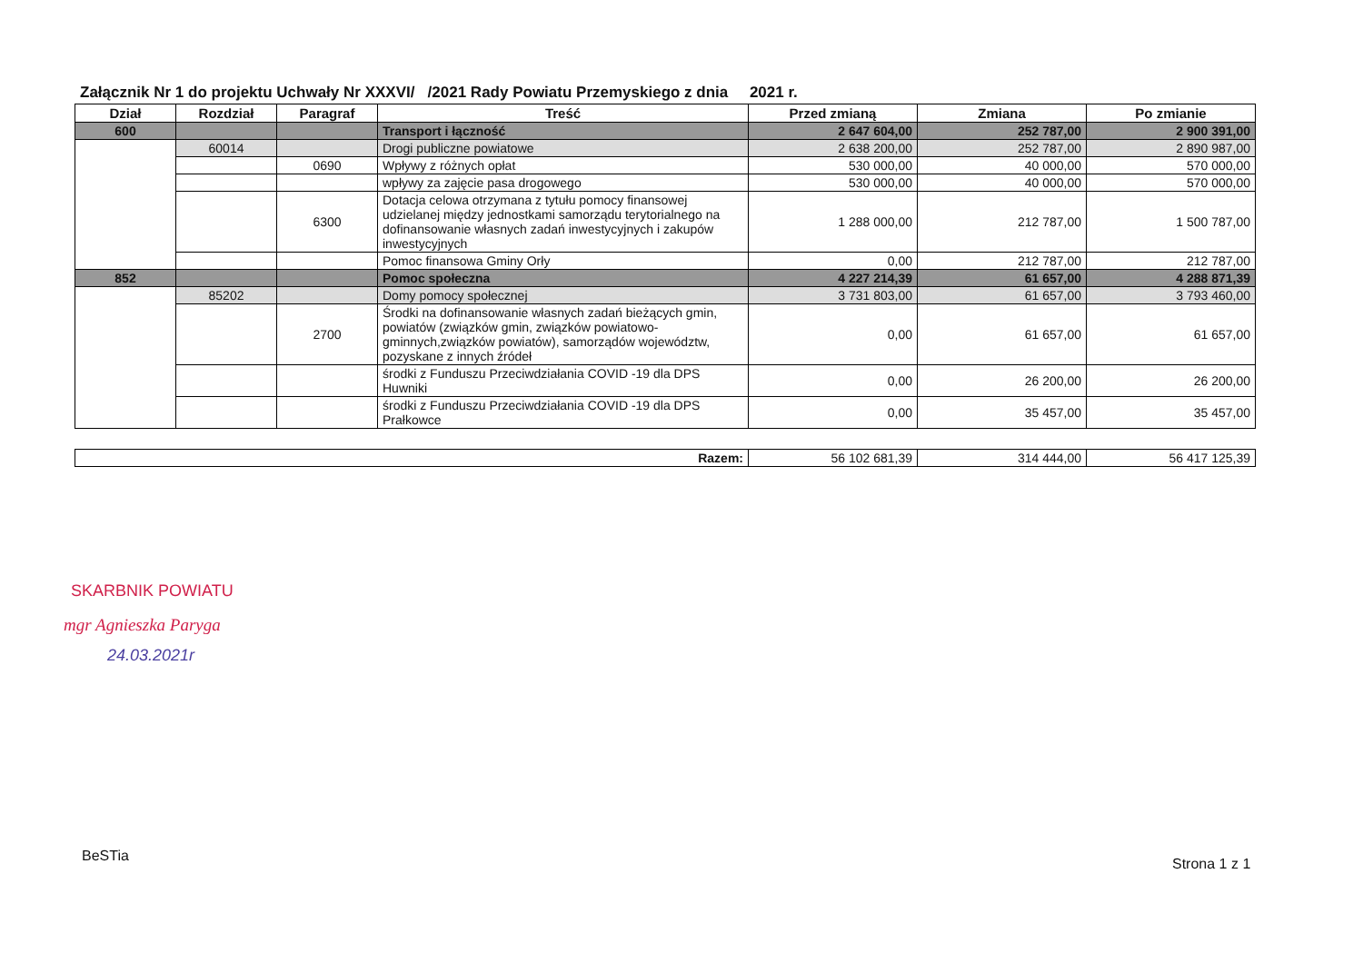Załącznik Nr 1 do projektu Uchwały Nr XXXVI/ /2021 Rady Powiatu Przemyskiego z dnia 2021 r.
| Dział | Rozdział | Paragraf | Treść | Przed zmianą | Zmiana | Po zmianie |
| --- | --- | --- | --- | --- | --- | --- |
| 600 | | | Transport i łączność | 2 647 604,00 | 252 787,00 | 2 900 391,00 |
| | 60014 | | Drogi publiczne powiatowe | 2 638 200,00 | 252 787,00 | 2 890 987,00 |
| | | 0690 | Wpływy z różnych opłat | 530 000,00 | 40 000,00 | 570 000,00 |
| | | | wpływy za zajęcie pasa drogowego | 530 000,00 | 40 000,00 | 570 000,00 |
| | | 6300 | Dotacja celowa otrzymana z tytułu pomocy finansowej udzielanej między jednostkami samorządu terytorialnego na dofinansowanie własnych zadań inwestycyjnych i zakupów inwestycyjnych | 1 288 000,00 | 212 787,00 | 1 500 787,00 |
| | | | Pomoc finansowa Gminy Orły | 0,00 | 212 787,00 | 212 787,00 |
| 852 | | | Pomoc społeczna | 4 227 214,39 | 61 657,00 | 4 288 871,39 |
| | 85202 | | Domy pomocy społecznej | 3 731 803,00 | 61 657,00 | 3 793 460,00 |
| | | 2700 | Środki na dofinansowanie własnych zadań bieżących gmin, powiatów (związków gmin, związków powiatowo-gminnych,związków powiatów), samorządów województw, pozyskane z innych źródeł | 0,00 | 61 657,00 | 61 657,00 |
| | | | środki z Funduszu Przeciwdziałania COVID -19 dla DPS Huwniki | 0,00 | 26 200,00 | 26 200,00 |
| | | | środki z Funduszu Przeciwdziałania COVID -19 dla DPS Prałkowce | 0,00 | 35 457,00 | 35 457,00 |
| Razem: | 56 102 681,39 | 314 444,00 | 56 417 125,39 |
SKARBNIK POWIATU
mgr Agnieszka Paryga
24.03.2021r
BeSTia Strona 1 z 1